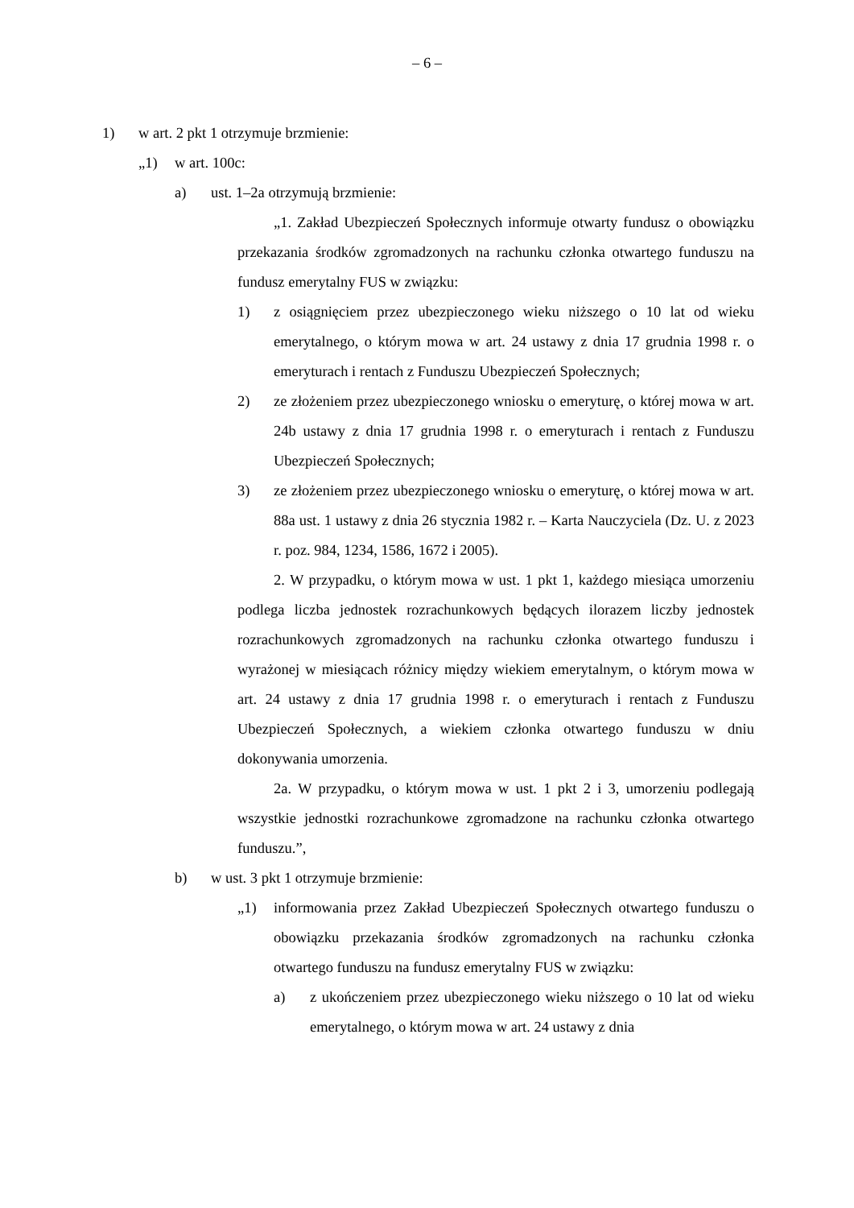– 6 –
1) w art. 2 pkt 1 otrzymuje brzmienie:
„1) w art. 100c:
a) ust. 1–2a otrzymują brzmienie:
„1. Zakład Ubezpieczeń Społecznych informuje otwarty fundusz o obowiązku przekazania środków zgromadzonych na rachunku członka otwartego funduszu na fundusz emerytalny FUS w związku:
1) z osiągnięciem przez ubezpieczonego wieku niższego o 10 lat od wieku emerytalnego, o którym mowa w art. 24 ustawy z dnia 17 grudnia 1998 r. o emeryturach i rentach z Funduszu Ubezpieczeń Społecznych;
2) ze złożeniem przez ubezpieczonego wniosku o emeryturę, o której mowa w art. 24b ustawy z dnia 17 grudnia 1998 r. o emeryturach i rentach z Funduszu Ubezpieczeń Społecznych;
3) ze złożeniem przez ubezpieczonego wniosku o emeryturę, o której mowa w art. 88a ust. 1 ustawy z dnia 26 stycznia 1982 r. – Karta Nauczyciela (Dz. U. z 2023 r. poz. 984, 1234, 1586, 1672 i 2005).
2. W przypadku, o którym mowa w ust. 1 pkt 1, każdego miesiąca umorzeniu podlega liczba jednostek rozrachunkowych będących ilorazem liczby jednostek rozrachunkowych zgromadzonych na rachunku członka otwartego funduszu i wyrażonej w miesiącach różnicy między wiekiem emerytalnym, o którym mowa w art. 24 ustawy z dnia 17 grudnia 1998 r. o emeryturach i rentach z Funduszu Ubezpieczeń Społecznych, a wiekiem członka otwartego funduszu w dniu dokonywania umorzenia.
2a. W przypadku, o którym mowa w ust. 1 pkt 2 i 3, umorzeniu podlegają wszystkie jednostki rozrachunkowe zgromadzone na rachunku członka otwartego funduszu.”,
b) w ust. 3 pkt 1 otrzymuje brzmienie:
„1) informowania przez Zakład Ubezpieczeń Społecznych otwartego funduszu o obowiązku przekazania środków zgromadzonych na rachunku członka otwartego funduszu na fundusz emerytalny FUS w związku:
a) z ukończeniem przez ubezpieczonego wieku niższego o 10 lat od wieku emerytalnego, o którym mowa w art. 24 ustawy z dnia